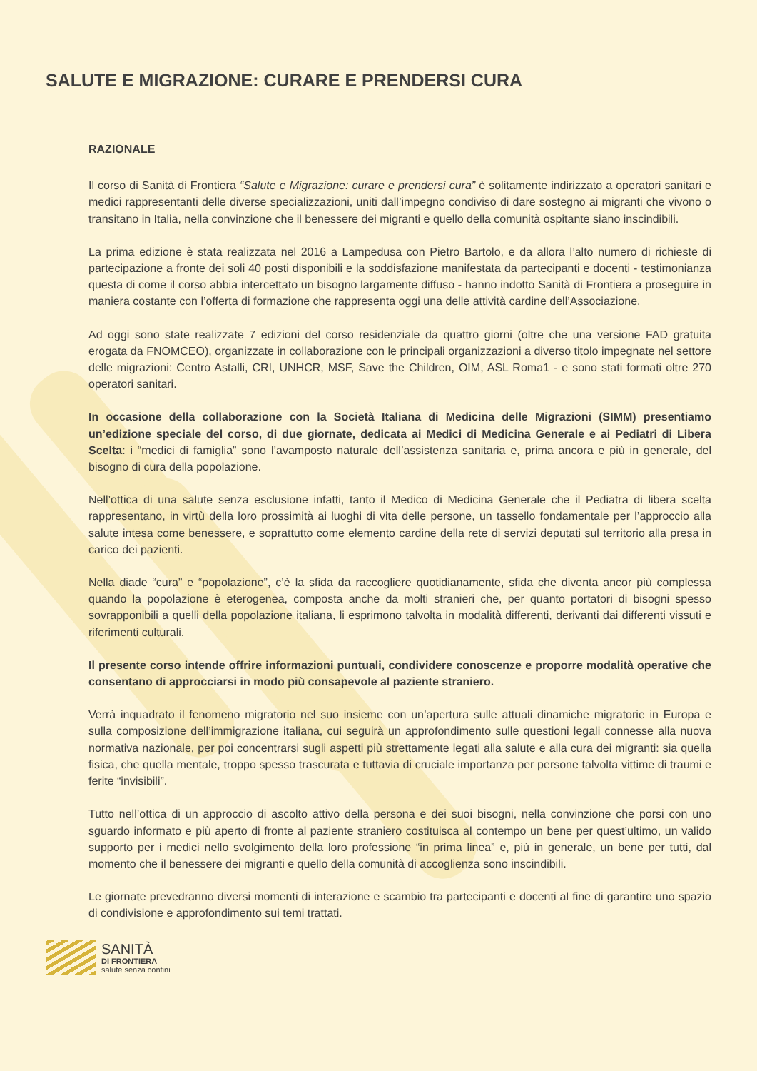SALUTE E MIGRAZIONE: CURARE E PRENDERSI CURA
RAZIONALE
Il corso di Sanità di Frontiera “Salute e Migrazione: curare e prendersi cura” è solitamente indirizzato a operatori sanitari e medici rappresentanti delle diverse specializzazioni, uniti dall’impegno condiviso di dare sostegno ai migranti che vivono o transitano in Italia, nella convinzione che il benessere dei migranti e quello della comunità ospitante siano inscindibili.
La prima edizione è stata realizzata nel 2016 a Lampedusa con Pietro Bartolo, e da allora l’alto numero di richieste di partecipazione a fronte dei soli 40 posti disponibili e la soddisfazione manifestata da partecipanti e docenti - testimonianza questa di come il corso abbia intercettato un bisogno largamente diffuso - hanno indotto Sanità di Frontiera a proseguire in maniera costante con l’offerta di formazione che rappresenta oggi una delle attività cardine dell’Associazione.
Ad oggi sono state realizzate 7 edizioni del corso residenziale da quattro giorni (oltre che una versione FAD gratuita erogata da FNOMCEO), organizzate in collaborazione con le principali organizzazioni a diverso titolo impegnate nel settore delle migrazioni: Centro Astalli, CRI, UNHCR, MSF, Save the Children, OIM, ASL Roma1 - e sono stati formati oltre 270 operatori sanitari.
In occasione della collaborazione con la Società Italiana di Medicina delle Migrazioni (SIMM) presentiamo un’edizione speciale del corso, di due giornate, dedicata ai Medici di Medicina Generale e ai Pediatri di Libera Scelta: i “medici di famiglia” sono l’avamposto naturale dell’assistenza sanitaria e, prima ancora e più in generale, del bisogno di cura della popolazione.
Nell’ottica di una salute senza esclusione infatti, tanto il Medico di Medicina Generale che il Pediatra di libera scelta rappresentano, in virtù della loro prossimità ai luoghi di vita delle persone, un tassello fondamentale per l’approccio alla salute intesa come benessere, e soprattutto come elemento cardine della rete di servizi deputati sul territorio alla presa in carico dei pazienti.
Nella diade “cura” e “popolazione”, c’è la sfida da raccogliere quotidianamente, sfida che diventa ancor più complessa quando la popolazione è eterogenea, composta anche da molti stranieri che, per quanto portatori di bisogni spesso sovrapponibili a quelli della popolazione italiana, li esprimono talvolta in modalità differenti, derivanti dai differenti vissuti e riferimenti culturali.
Il presente corso intende offrire informazioni puntuali, condividere conoscenze e proporre modalità operative che consentano di approcciarsi in modo più consapevole al paziente straniero.
Verrà inquadrato il fenomeno migratorio nel suo insieme con un’apertura sulle attuali dinamiche migratorie in Europa e sulla composizione dell’immigrazione italiana, cui seguirà un approfondimento sulle questioni legali connesse alla nuova normativa nazionale, per poi concentrarsi sugli aspetti più strettamente legati alla salute e alla cura dei migranti: sia quella fisica, che quella mentale, troppo spesso trascurata e tuttavia di cruciale importanza per persone talvolta vittime di traumi e ferite “invisibili”.
Tutto nell’ottica di un approccio di ascolto attivo della persona e dei suoi bisogni, nella convinzione che porsi con uno sguardo informato e più aperto di fronte al paziente straniero costituisca al contempo un bene per quest’ultimo, un valido supporto per i medici nello svolgimento della loro professione “in prima linea” e, più in generale, un bene per tutti, dal momento che il benessere dei migranti e quello della comunità di accoglienza sono inscindibili.
Le giornate prevedranno diversi momenti di interazione e scambio tra partecipanti e docenti al fine di garantire uno spazio di condivisione e approfondimento sui temi trattati.
SANITÀ
DI FRONTIERA
salute senza confini